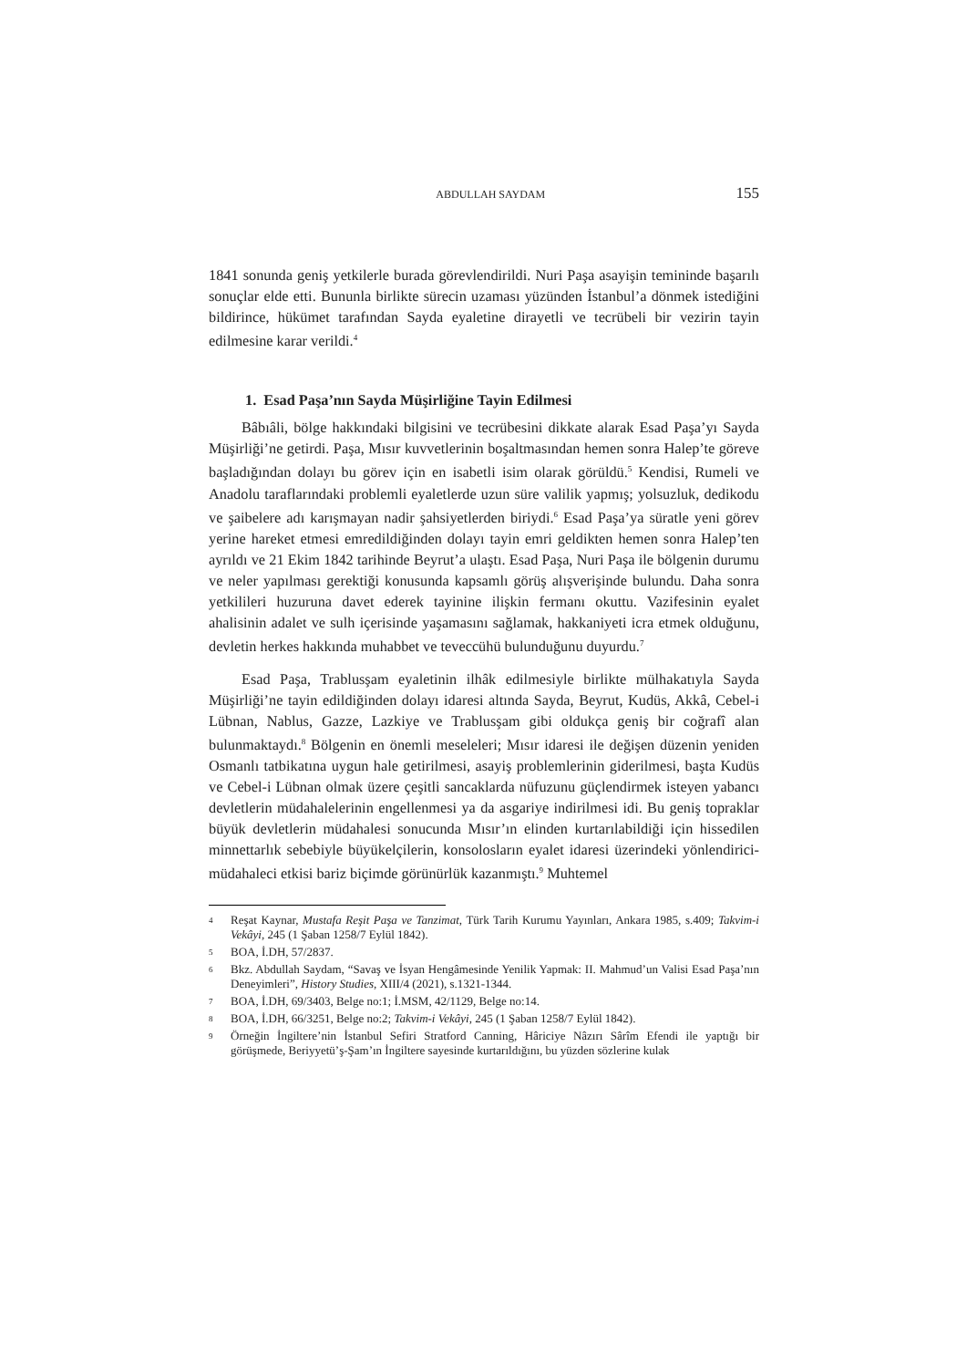ABDULLAH SAYDAM 155
1841 sonunda geniş yetkilerle burada görevlendirildi. Nuri Paşa asayişin temininde başarılı sonuçlar elde etti. Bununla birlikte sürecin uzaması yüzünden İstanbul’a dönmek istediğini bildirince, hükümet tarafından Sayda eyaletine dirayetli ve tecrübeli bir vezirin tayin edilmesine karar verildi.<sup>4</sup>
1. Esad Paşa’nın Sayda Müşirliğine Tayin Edilmesi
Bâbıâli, bölge hakkındaki bilgisini ve tecrübesini dikkate alarak Esad Paşa’yı Sayda Müşirliği’ne getirdi. Paşa, Mısır kuvvetlerinin boşaltmasından hemen sonra Halep’te göreve başladığından dolayı bu görev için en isabetli isim olarak görüldü.<sup>5</sup> Kendisi, Rumeli ve Anadolu taraflarındaki problemli eyaletlerde uzun süre valilik yapmış; yolsuzluk, dedikodu ve şaibelere adı karışmayan nadir şahsiyetlerden biriydi.<sup>6</sup> Esad Paşa’ya süratle yeni görev yerine hareket etmesi emredildiğinden dolayı tayin emri geldikten hemen sonra Halep’ten ayrıldı ve 21 Ekim 1842 tarihinde Beyrut’a ulaştı. Esad Paşa, Nuri Paşa ile bölgenin durumu ve neler yapılması gerektiği konusunda kapsamlı görüş alışverişinde bulundu. Daha sonra yetkilileri huzuruna davet ederek tayinine ilişkin fermanı okuttu. Vazifesinin eyalet ahalisinin adalet ve sulh içerisinde yaşamasını sağlamak, hakkaniyeti icra etmek olduğunu, devletin herkes hakkında muhabbet ve teveccühü bulunduğunu duyurdu.<sup>7</sup>
Esad Paşa, Trablusşam eyaletinin ilhâk edilmesiyle birlikte mülhakatıyla Sayda Müşirliği’ne tayin edildiğinden dolayı idaresi altında Sayda, Beyrut, Kudüs, Akkâ, Cebel-i Lübnan, Nablus, Gazze, Lazkiye ve Trablusşam gibi oldukça geniş bir coğrafî alan bulunmaktaydı.<sup>8</sup> Bölgenin en önemli meseleleri; Mısır idaresi ile değişen düzenin yeniden Osmanlı tatbikatına uygun hale getirilmesi, asayiş problemlerinin giderilmesi, başta Kudüs ve Cebel-i Lübnan olmak üzere çeşitli sancaklarda nüfuzunu güçlendirmek isteyen yabancı devletlerin müdahalelerinin engellenmesi ya da asgariye indirilmesi idi. Bu geniş topraklar büyük devletlerin müdahalesi sonucunda Mısır’ın elinden kurtarılabildiği için hissedilen minnettarlık sebebiyle büyükelçilerin, konsolosların eyalet idaresi üzerindeki yönlendirici-müdahaleci etkisi bariz biçimde görünürlük kazanmıştı.<sup>9</sup> Muhtemel
4 Reşat Kaynar, Mustafa Reşit Paşa ve Tanzimat, Türk Tarih Kurumu Yayınları, Ankara 1985, s.409; Takvim-i Vekâyi, 245 (1 Şaban 1258/7 Eylül 1842).
5 BOA, İ.DH, 57/2837.
6 Bkz. Abdullah Saydam, “Savaş ve İsyan Hengâmesinde Yenilik Yapmak: II. Mahmud’un Valisi Esad Paşa’nın Deneyimleri”, History Studies, XIII/4 (2021), s.1321-1344.
7 BOA, İ.DH, 69/3403, Belge no:1; İ.MSM, 42/1129, Belge no:14.
8 BOA, İ.DH, 66/3251, Belge no:2; Takvim-i Vekâyi, 245 (1 Şaban 1258/7 Eylül 1842).
9 Örneğin İngiltere’nin İstanbul Sefiri Stratford Canning, Hâriciye Nâzırı Sârîm Efendi ile yaptığı bir görüşmede, Beriyyetü’ş-Şam’ın İngiltere sayesinde kurtarıldığını, bu yüzden sözlerine kulak